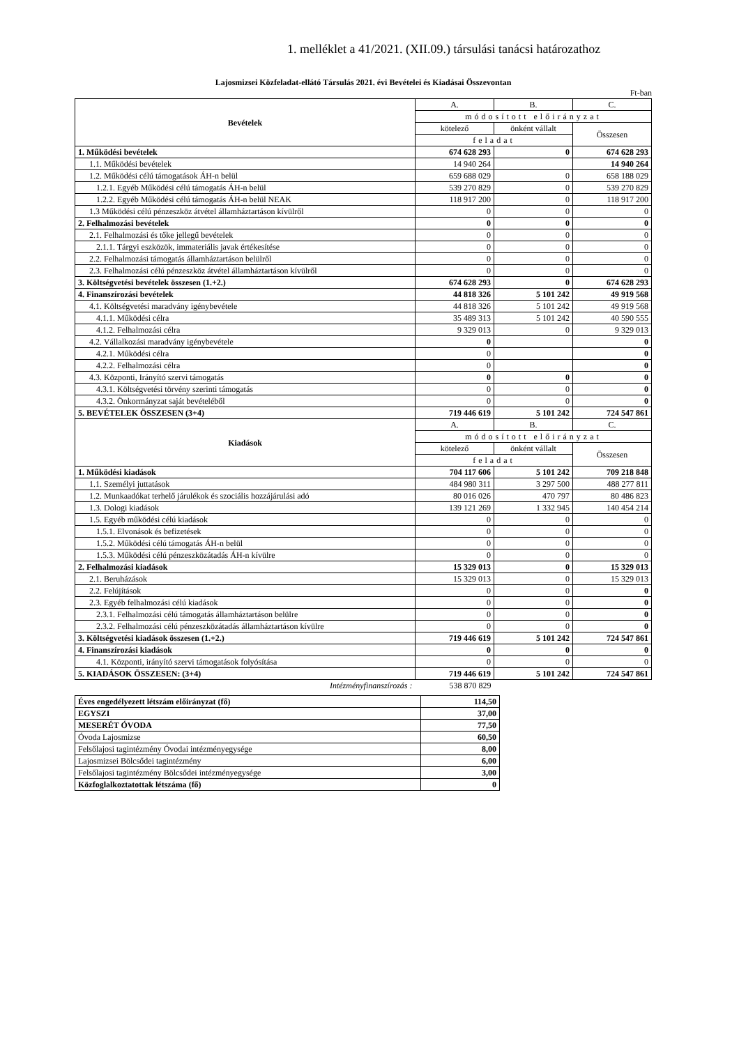1. melléklet a 41/2021. (XII.09.) társulási tanácsi határozathoz
Lajosmizsei Közfeladat-ellátó Társulás 2021. évi Bevételei és Kiadásai Összevontan
Ft-ban
| Bevételek | A. | B. | C. |
| | módosított előirányzat | | |
| | kötelező | önként vállalt | Összesen |
| | feladat | | |
| 1. Működési bevételek | 674 628 293 | 0 | 674 628 293 |
| 1.1. Működési bevételek | 14 940 264 | | 14 940 264 |
| 1.2. Működési célú támogatások ÁH-n belül | 659 688 029 | 0 | 658 188 029 |
| 1.2.1. Egyéb Működési célú támogatás ÁH-n belül | 539 270 829 | 0 | 539 270 829 |
| 1.2.2. Egyéb Működési célú támogatás ÁH-n belül NEAK | 118 917 200 | 0 | 118 917 200 |
| 1.3 Működési célú pénzeszköz átvétel államháztartáson kívülről | 0 | 0 | 0 |
| 2. Felhalmozási bevételek | 0 | 0 | 0 |
| 2.1. Felhalmozási és tőke jellegű bevételek | 0 | 0 | 0 |
| 2.1.1. Tárgyi eszközök, immateriális javak értékesítése | 0 | 0 | 0 |
| 2.2. Felhalmozási támogatás államháztartáson belülről | 0 | 0 | 0 |
| 2.3. Felhalmozási célú pénzeszköz átvétel államháztartáson kívülről | 0 | 0 | 0 |
| 3. Költségvetési bevételek összesen (1.+2.) | 674 628 293 | 0 | 674 628 293 |
| 4. Finanszírozási bevételek | 44 818 326 | 5 101 242 | 49 919 568 |
| 4.1. Költségvetési maradvány igénybevétele | 44 818 326 | 5 101 242 | 49 919 568 |
| 4.1.1. Működési célra | 35 489 313 | 5 101 242 | 40 590 555 |
| 4.1.2. Felhalmozási célra | 9 329 013 | 0 | 9 329 013 |
| 4.2. Vállalkozási maradvány igénybevétele | 0 | | 0 |
| 4.2.1. Működési célra | 0 | | 0 |
| 4.2.2. Felhalmozási célra | 0 | | 0 |
| 4.3. Központi, Irányító szervi támogatás | 0 | 0 | 0 |
| 4.3.1. Költségvetési törvény szerinti támogatás | 0 | 0 | 0 |
| 4.3.2. Önkormányzat saját bevételéből | 0 | 0 | 0 |
| 5. BEVÉTELEK ÖSSZESEN (3+4) | 719 446 619 | 5 101 242 | 724 547 861 |
| Kiadások | A. | B. | C. |
| | módosított előirányzat | | |
| | kötelező | önként vállalt | Összesen |
| | feladat | | |
| 1. Működési kiadások | 704 117 606 | 5 101 242 | 709 218 848 |
| 1.1. Személyi juttatások | 484 980 311 | 3 297 500 | 488 277 811 |
| 1.2. Munkaadókat terhelő járulékok és szociális hozzájárulási adó | 80 016 026 | 470 797 | 80 486 823 |
| 1.3. Dologi kiadások | 139 121 269 | 1 332 945 | 140 454 214 |
| 1.5. Egyéb működési célú kiadások | 0 | 0 | 0 |
| 1.5.1. Elvonások és befizetések | 0 | 0 | 0 |
| 1.5.2. Működési célú támogatás ÁH-n belül | 0 | 0 | 0 |
| 1.5.3. Működési célú pénzeszközátadás ÁH-n kívülre | 0 | 0 | 0 |
| 2. Felhalmozási kiadások | 15 329 013 | 0 | 15 329 013 |
| 2.1. Beruházások | 15 329 013 | 0 | 15 329 013 |
| 2.2. Felújítások | 0 | 0 | 0 |
| 2.3. Egyéb felhalmozási célú kiadások | 0 | 0 | 0 |
| 2.3.1. Felhalmozási célú támogatás államháztartáson belülre | 0 | 0 | 0 |
| 2.3.2. Felhalmozási célú pénzeszközátadás államháztartáson kívülre | 0 | 0 | 0 |
| 3. Költségvetési kiadások összesen (1.+2.) | 719 446 619 | 5 101 242 | 724 547 861 |
| 4. Finanszírozási kiadások | 0 | 0 | 0 |
| 4.1. Központi, irányító szervi támogatások folyósítása | 0 | 0 | 0 |
| 5. KIADÁSOK ÖSSZESEN: (3+4) | 719 446 619 | 5 101 242 | 724 547 861 |
| Intézményfinanszírozás : | 538 870 829 | | |
| Éves engedélyezett létszám előirányzat (fő) | 114,50 |
| EGYSZI | 37,00 |
| MESERÉT ÓVODA | 77,50 |
| Óvoda Lajosmizse | 60,50 |
| Felsőlajosi tagintézmény Óvodai intézményegysége | 8,00 |
| Lajosmizsei Bölcsődei tagintézmény | 6,00 |
| Felsőlajosi tagintézmény Bölcsődei intézményegysége | 3,00 |
| Közfoglalkoztatottak létszáma (fő) | 0 |